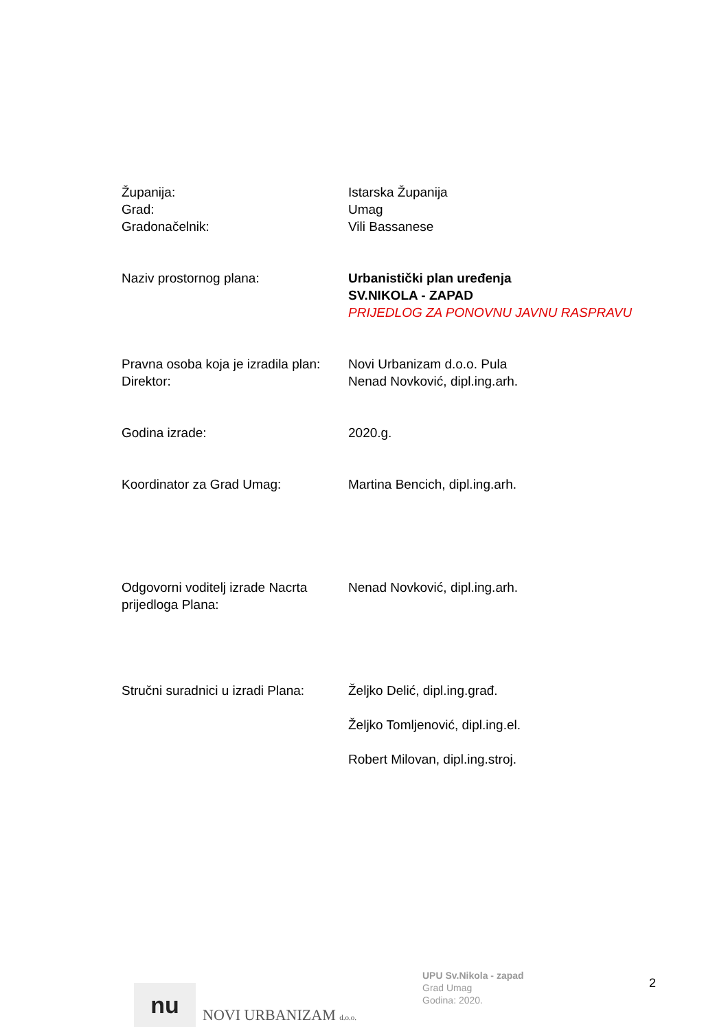Županija:
Grad:
Gradonačelnik:
Istarska Županija
Umag
Vili Bassanese
Naziv prostornog plana: Urbanistički plan uređenja
SV.NIKOLA - ZAPAD
PRIJEDLOG ZA PONOVNU JAVNU RASPRAVU
Pravna osoba koja je izradila plan:
Direktor:
Novi Urbanizam d.o.o. Pula
Nenad Novković, dipl.ing.arh.
Godina izrade: 2020.g.
Koordinator za Grad Umag: Martina Bencich, dipl.ing.arh.
Odgovorni voditelj izrade Nacrta prijedloga Plana:
Nenad Novković, dipl.ing.arh.
Stručni suradnici u izradi Plana:
Željko Delić, dipl.ing.građ.
Željko Tomljenović, dipl.ing.el.
Robert Milovan, dipl.ing.stroj.
nu
NOVI URBANIZAM d.o.o.
UPU Sv.Nikola - zapad
Grad Umag
Godina: 2020.
2